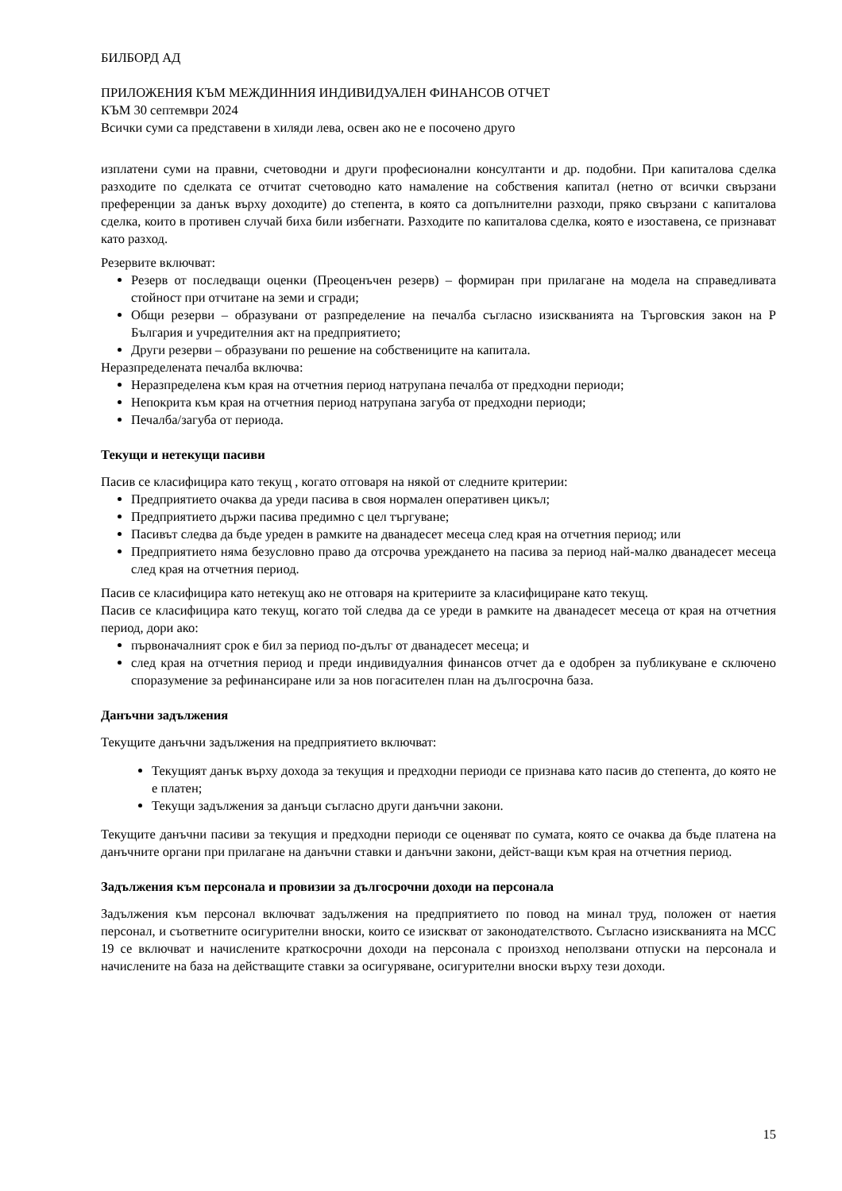БИЛБОРД АД
ПРИЛОЖЕНИЯ КЪМ МЕЖДИННИЯ ИНДИВИДУАЛЕН ФИНАНСОВ ОТЧЕТ
КЪМ 30 септември 2024
Всички суми са представени в хиляди лева, освен ако не е посочено друго
изплатени суми на правни, счетоводни и други професионални консултанти и др. подобни. При капиталова сделка разходите по сделката се отчитат счетоводно като намаление на собствения капитал (нетно от всички свързани преференции за данък върху доходите) до степента, в която са допълнителни разходи, пряко свързани с капиталова сделка, които в противен случай биха били избегнати. Разходите по капиталова сделка, която е изоставена, се признават като разход.
Резервите включват:
Резерв от последващи оценки (Преоценъчен резерв) – формиран при прилагане на модела на справедливата стойност при отчитане на земи и сгради;
Общи резерви – образувани от разпределение на печалба съгласно изискванията на Търговския закон на Р България и учредителния акт на предприятието;
Други резерви – образувани по решение на собствениците на капитала.
Неразпределената печалба включва:
Неразпределена към края на отчетния период натрупана печалба от предходни периоди;
Непокрита към края на отчетния период натрупана загуба от предходни периоди;
Печалба/загуба от периода.
Текущи и нетекущи пасиви
Пасив се класифицира като текущ , когато отговаря на някой от следните критерии:
Предприятието очаква да уреди пасива в своя нормален оперативен цикъл;
Предприятието държи пасива предимно с цел търгуване;
Пасивът следва да бъде уреден в рамките на дванадесет месеца след края на отчетния период; или
Предприятието няма безусловно право да отсрочва уреждането на пасива за период най-малко дванадесет месеца след края на отчетния период.
Пасив се класифицира като нетекущ ако не отговаря на критериите за класифициране като текущ.
Пасив се класифицира като текущ, когато той следва да се уреди в рамките на дванадесет месеца от края на отчетния период, дори ако:
първоначалният срок е бил за период по-дълъг от дванадесет месеца; и
след края на отчетния период и преди индивидуалния финансов отчет да е одобрен за публикуване е сключено споразумение за рефинансиране или за нов погасителен план на дългосрочна база.
Данъчни задължения
Текущите данъчни задължения на предприятието включват:
Текущият данък върху дохода за текущия и предходни периоди се признава като пасив до степента, до която не е платен;
Текущи задължения за данъци съгласно други данъчни закони.
Текущите данъчни пасиви за текущия и предходни периоди се оценяват по сумата, която се очаква да бъде платена на данъчните органи при прилагане на данъчни ставки и данъчни закони, дейст-ващи към края на отчетния период.
Задължения към персонала и провизии за дългосрочни доходи на персонала
Задължения към персонал включват задължения на предприятието по повод на минал труд, положен от наетия персонал, и съответните осигурителни вноски, които се изискват от законодателството. Съгласно изискванията на МСС 19 се включват и начислените краткосрочни доходи на персонала с произход неползвани отпуски на персонала и начислените на база на действащите ставки за осигуряване, осигурителни вноски върху тези доходи.
15